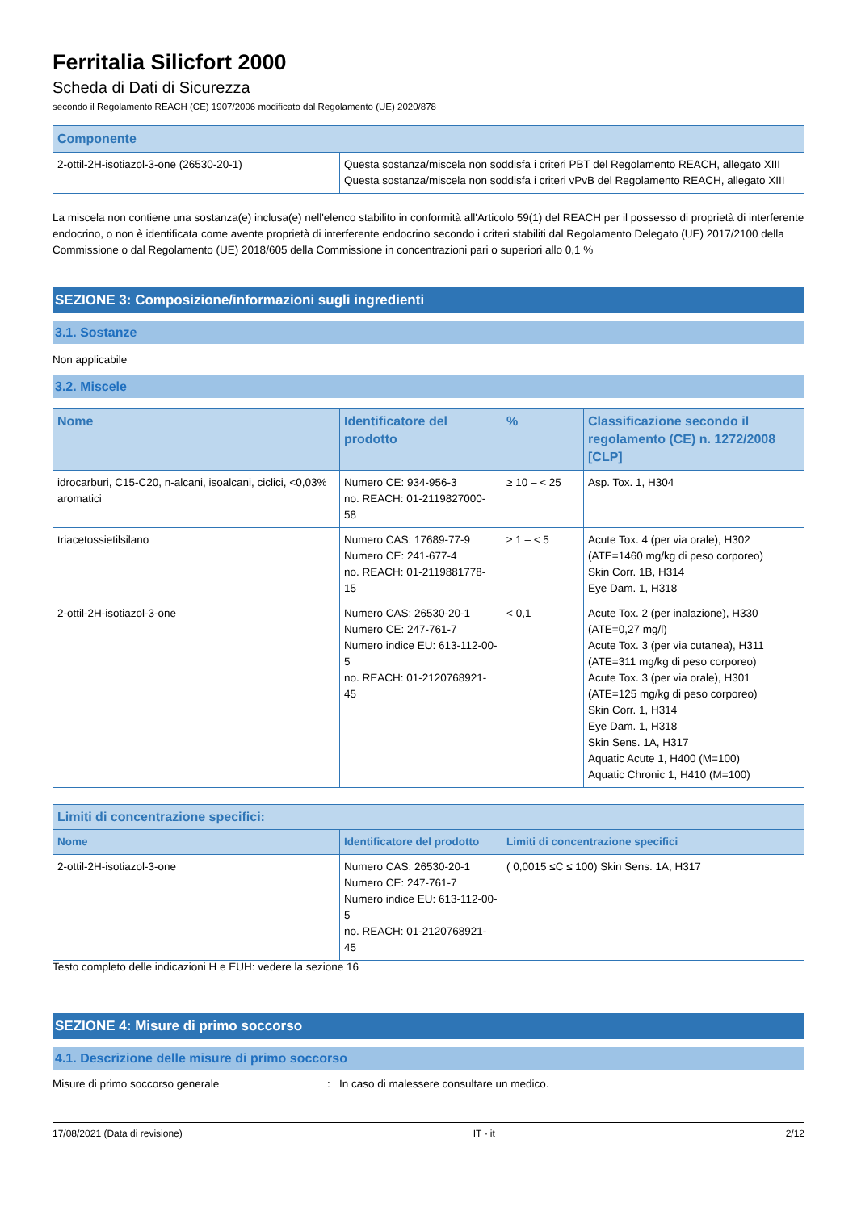Ferritalia Silicfort 2000
Scheda di Dati di Sicurezza
secondo il Regolamento REACH (CE) 1907/2006 modificato dal Regolamento (UE) 2020/878
| Componente | |
| --- | --- |
| 2-ottil-2H-isotiazol-3-one (26530-20-1) | Questa sostanza/miscela non soddisfa i criteri PBT del Regolamento REACH, allegato XIII Questa sostanza/miscela non soddisfa i criteri vPvB del Regolamento REACH, allegato XIII |
La miscela non contiene una sostanza(e) inclusa(e) nell'elenco stabilito in conformità all'Articolo 59(1) del REACH per il possesso di proprietà di interferente endocrino, o non è identificata come avente proprietà di interferente endocrino secondo i criteri stabiliti dal Regolamento Delegato (UE) 2017/2100 della Commissione o dal Regolamento (UE) 2018/605 della Commissione in concentrazioni pari o superiori allo 0,1 %
SEZIONE 3: Composizione/informazioni sugli ingredienti
3.1. Sostanze
Non applicabile
3.2. Miscele
| Nome | Identificatore del prodotto | % | Classificazione secondo il regolamento (CE) n. 1272/2008 [CLP] |
| --- | --- | --- | --- |
| idrocarburi, C15-C20, n-alcani, isoalcani, ciclici, <0,03% aromatici | Numero CE: 934-956-3 no. REACH: 01-2119827000-58 | ≥ 10 – < 25 | Asp. Tox. 1, H304 |
| triacetossietilsilano | Numero CAS: 17689-77-9 Numero CE: 241-677-4 no. REACH: 01-2119881778-15 | ≥ 1 – < 5 | Acute Tox. 4 (per via orale), H302 (ATE=1460 mg/kg di peso corporeo) Skin Corr. 1B, H314 Eye Dam. 1, H318 |
| 2-ottil-2H-isotiazol-3-one | Numero CAS: 26530-20-1 Numero CE: 247-761-7 Numero indice EU: 613-112-00-5 no. REACH: 01-2120768921-45 | < 0,1 | Acute Tox. 2 (per inalazione), H330 (ATE=0,27 mg/l) Acute Tox. 3 (per via cutanea), H311 (ATE=311 mg/kg di peso corporeo) Acute Tox. 3 (per via orale), H301 (ATE=125 mg/kg di peso corporeo) Skin Corr. 1, H314 Eye Dam. 1, H318 Skin Sens. 1A, H317 Aquatic Acute 1, H400 (M=100) Aquatic Chronic 1, H410 (M=100) |
| Limiti di concentrazione specifici: | | |
| --- | --- | --- |
| Nome | Identificatore del prodotto | Limiti di concentrazione specifici |
| 2-ottil-2H-isotiazol-3-one | Numero CAS: 26530-20-1 Numero CE: 247-761-7 Numero indice EU: 613-112-00-5 no. REACH: 01-2120768921-45 | ( 0,0015 ≤C ≤ 100) Skin Sens. 1A, H317 |
Testo completo delle indicazioni H e EUH: vedere la sezione 16
SEZIONE 4: Misure di primo soccorso
4.1. Descrizione delle misure di primo soccorso
Misure di primo soccorso generale : In caso di malessere consultare un medico.
17/08/2021 (Data di revisione) IT - it 2/12